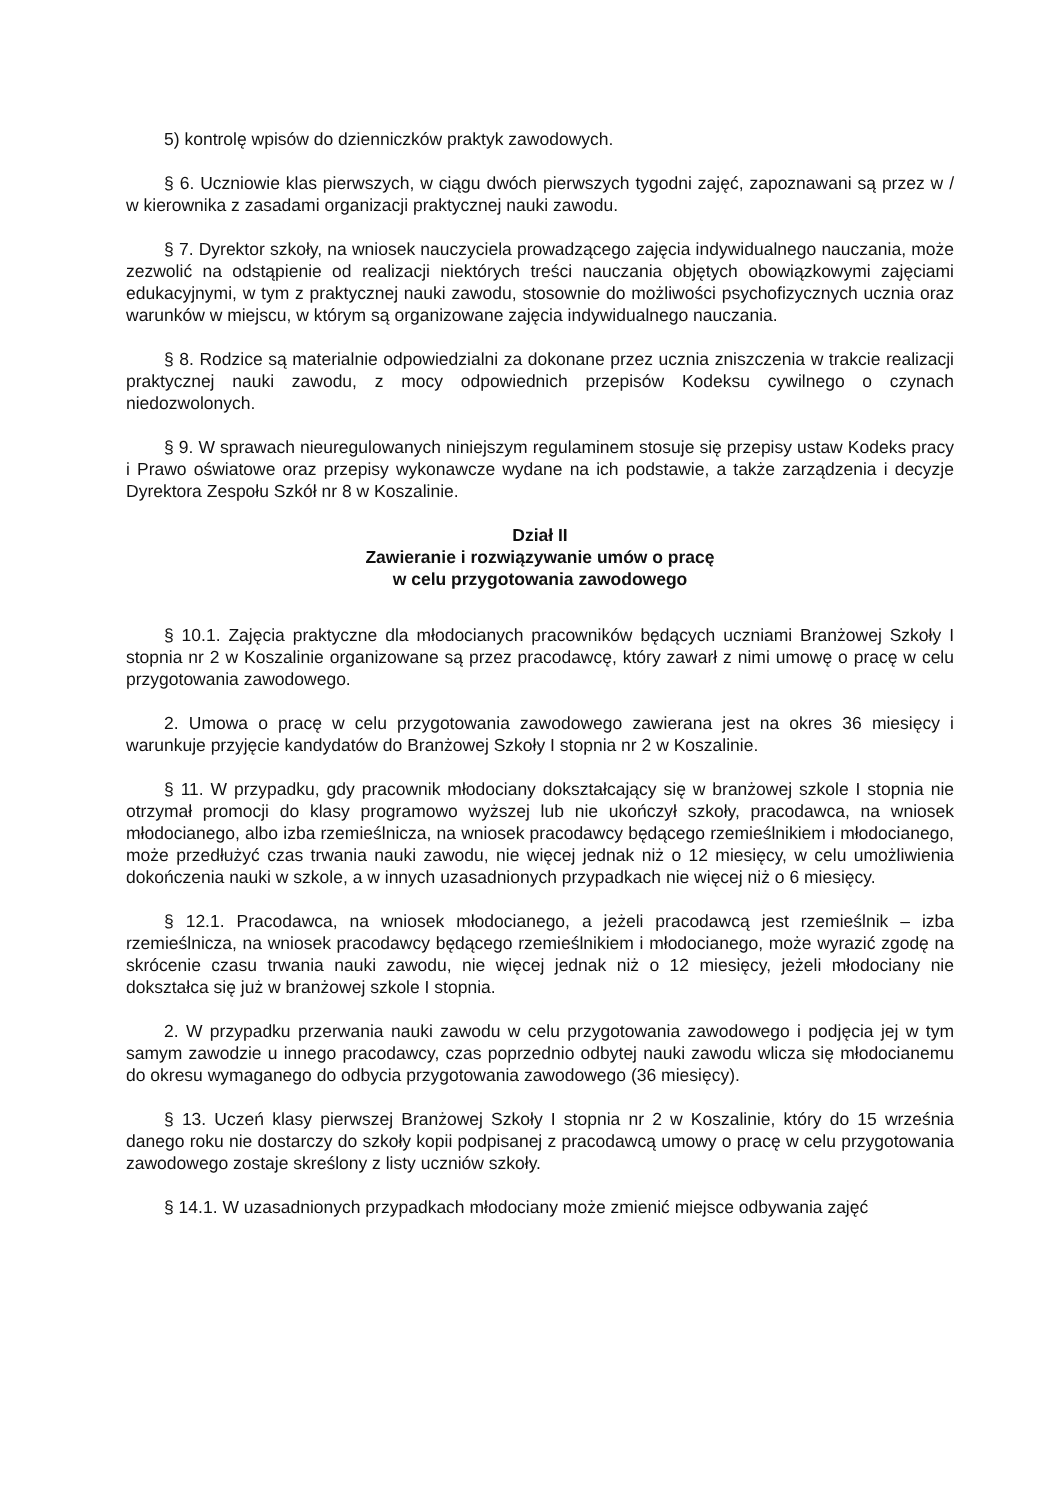5) kontrolę wpisów do dzienniczków praktyk zawodowych.
§ 6. Uczniowie klas pierwszych, w ciągu dwóch pierwszych tygodni zajęć, zapoznawani są przez w / w kierownika z zasadami organizacji praktycznej nauki zawodu.
§ 7. Dyrektor szkoły, na wniosek nauczyciela prowadzącego zajęcia indywidualnego nauczania, może zezwolić na odstąpienie od realizacji niektórych treści nauczania objętych obowiązkowymi zajęciami edukacyjnymi, w tym z praktycznej nauki zawodu, stosownie do możliwości psychofizycznych ucznia oraz warunków w miejscu, w którym są organizowane zajęcia indywidualnego nauczania.
§ 8. Rodzice są materialnie odpowiedzialni za dokonane przez ucznia zniszczenia w trakcie realizacji praktycznej nauki zawodu, z mocy odpowiednich przepisów Kodeksu cywilnego o czynach niedozwolonych.
§ 9. W sprawach nieuregulowanych niniejszym regulaminem stosuje się przepisy ustaw Kodeks pracy i Prawo oświatowe oraz przepisy wykonawcze wydane na ich podstawie, a także zarządzenia i decyzje Dyrektora Zespołu Szkół nr 8 w Koszalinie.
Dział II
Zawieranie i rozwiązywanie umów o pracę
w celu przygotowania zawodowego
§ 10.1. Zajęcia praktyczne dla młodocianych pracowników będących uczniami Branżowej Szkoły I stopnia nr 2 w Koszalinie organizowane są przez pracodawcę, który zawarł z nimi umowę o pracę w celu przygotowania zawodowego.
2. Umowa o pracę w celu przygotowania zawodowego zawierana jest na okres 36 miesięcy i warunkuje przyjęcie kandydatów do Branżowej Szkoły I stopnia nr 2 w Koszalinie.
§ 11. W przypadku, gdy pracownik młodociany dokształcający się w branżowej szkole I stopnia nie otrzymał promocji do klasy programowo wyższej lub nie ukończył szkoły, pracodawca, na wniosek młodocianego, albo izba rzemieślnicza, na wniosek pracodawcy będącego rzemieślnikiem i młodocianego, może przedłużyć czas trwania nauki zawodu, nie więcej jednak niż o 12 miesięcy, w celu umożliwienia dokończenia nauki w szkole, a w innych uzasadnionych przypadkach nie więcej niż o 6 miesięcy.
§ 12.1. Pracodawca, na wniosek młodocianego, a jeżeli pracodawcą jest rzemieślnik – izba rzemieślnicza, na wniosek pracodawcy będącego rzemieślnikiem i młodocianego, może wyrazić zgodę na skrócenie czasu trwania nauki zawodu, nie więcej jednak niż o 12 miesięcy, jeżeli młodociany nie dokształca się już w branżowej szkole I stopnia.
2. W przypadku przerwania nauki zawodu w celu przygotowania zawodowego i podjęcia jej w tym samym zawodzie u innego pracodawcy, czas poprzednio odbytej nauki zawodu wlicza się młodocianemu do okresu wymaganego do odbycia przygotowania zawodowego (36 miesięcy).
§ 13. Uczeń klasy pierwszej Branżowej Szkoły I stopnia nr 2 w Koszalinie, który do 15 września danego roku nie dostarczy do szkoły kopii podpisanej z pracodawcą umowy o pracę w celu przygotowania zawodowego zostaje skreślony z listy uczniów szkoły.
§ 14.1. W uzasadnionych przypadkach młodociany może zmienić miejsce odbywania zajęć